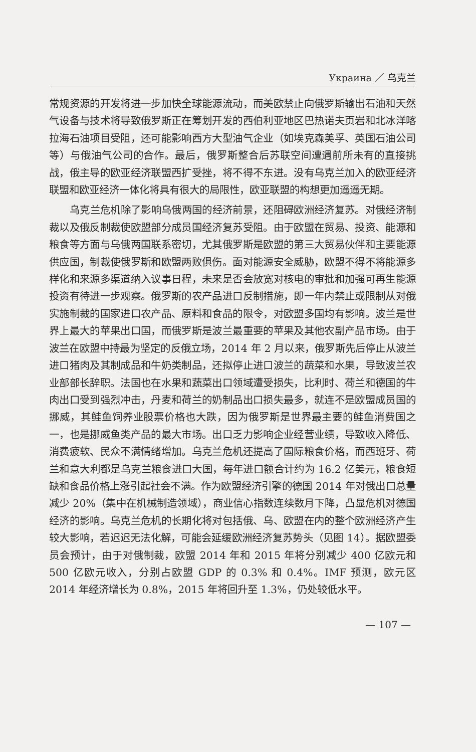Украина ／ 乌克兰
常规资源的开发将进一步加快全球能源流动，而美欧禁止向俄罗斯输出石油和天然气设备与技术将导致俄罗斯正在筹划开发的西伯利亚地区巴热诺夫页岩和北冰洋喀拉海石油项目受阻，还可能影响西方大型油气企业（如埃克森美孚、英国石油公司等）与俄油气公司的合作。最后，俄罗斯整合后苏联空间遭遇前所未有的直接挑战，俄主导的欧亚经济联盟西扩受挫，将不得不东进。没有乌克兰加入的欧亚经济联盟和欧亚经济一体化将具有很大的局限性，欧亚联盟的构想更加遥遥无期。
乌克兰危机除了影响乌俄两国的经济前景，还阻碍欧洲经济复苏。对俄经济制裁以及俄反制裁使欧盟部分成员国经济复苏受阻。由于欧盟在贸易、投资、能源和粮食等方面与乌俄两国联系密切，尤其俄罗斯是欧盟的第三大贸易伙伴和主要能源供应国，制裁使俄罗斯和欧盟两败俱伤。面对能源安全威胁，欧盟不得不将能源多样化和来源多渠道纳入议事日程，未来是否会放宽对核电的审批和加强可再生能源投资有待进一步观察。俄罗斯的农产品进口反制措施，即一年内禁止或限制从对俄实施制裁的国家进口农产品、原料和食品的限令，对欧盟多国均有影响。波兰是世界上最大的苹果出口国，而俄罗斯是波兰最重要的苹果及其他农副产品市场。由于波兰在欧盟中持最为坚定的反俄立场，2014 年 2 月以来，俄罗斯先后停止从波兰进口猪肉及其制成品和牛奶类制品，还拟停止进口波兰的蔬菜和水果，导致波兰农业部部长辞职。法国也在水果和蔬菜出口领域遭受损失，比利时、荷兰和德国的牛肉出口受到强烈冲击，丹麦和荷兰的奶制品出口损失最多，就连不是欧盟成员国的挪威，其鲑鱼饲养业股票价格也大跌，因为俄罗斯是世界最主要的鲑鱼消费国之一，也是挪威鱼类产品的最大市场。出口乏力影响企业经营业绩，导致收入降低、消费疲软、民众不满情绪增加。乌克兰危机还提高了国际粮食价格，而西班牙、荷兰和意大利都是乌克兰粮食进口大国，每年进口额合计约为 16.2 亿美元，粮食短缺和食品价格上涨引起社会不满。作为欧盟经济引擎的德国 2014 年对俄出口总量减少 20%（集中在机械制造领域），商业信心指数连续数月下降，凸显危机对德国经济的影响。乌克兰危机的长期化将对包括俄、乌、欧盟在内的整个欧洲经济产生较大影响，若迟迟无法化解，可能会延缓欧洲经济复苏势头（见图 14）。据欧盟委员会预计，由于对俄制裁，欧盟 2014 年和 2015 年将分别减少 400 亿欧元和 500 亿欧元收入，分别占欧盟 GDP 的 0.3% 和 0.4%。IMF 预测，欧元区 2014 年经济增长为 0.8%，2015 年将回升至 1.3%，仍处较低水平。
— 107 —